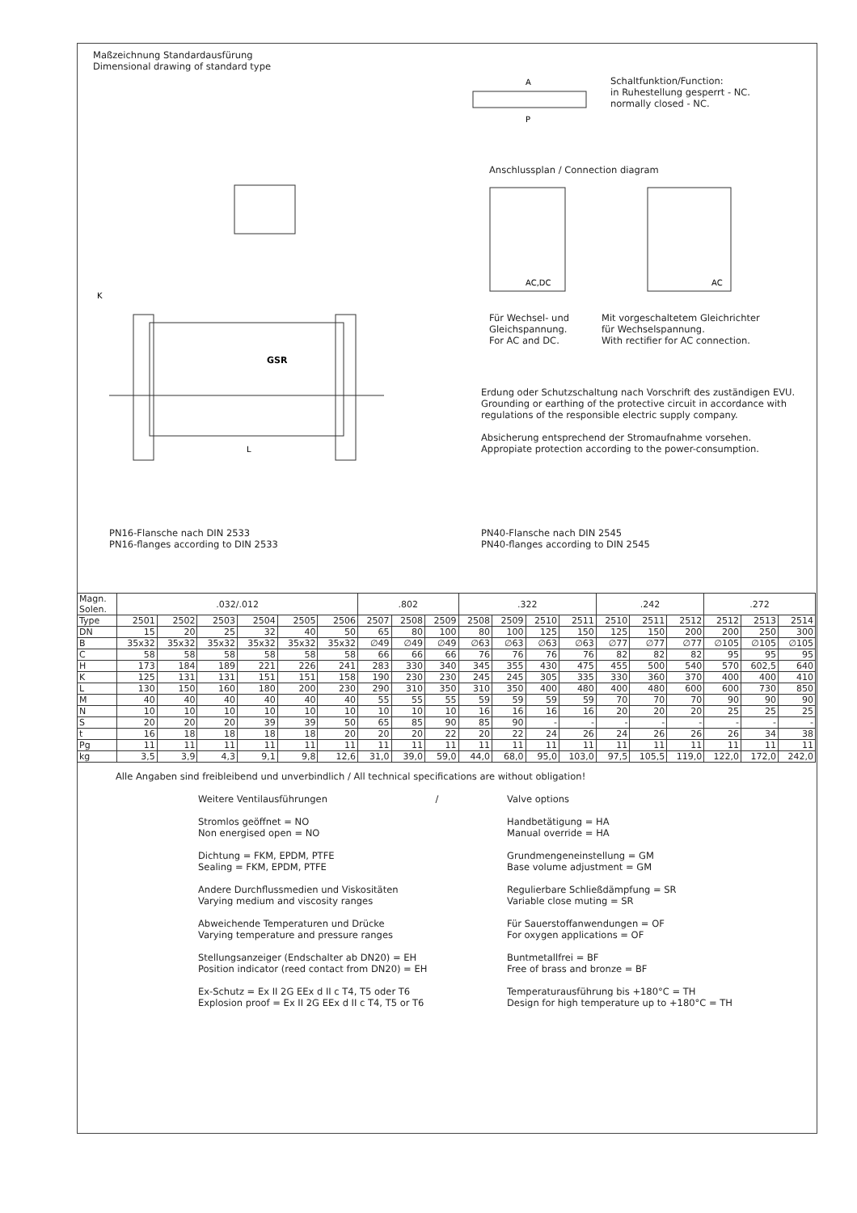Maßzeichnung Standardausfürung
Dimensional drawing of standard type
GSR
L
K
PN16-Flansche nach DIN 2533
PN16-flanges according to DIN 2533
A
P
Schaltfunktion/Function:
in Ruhestellung gesperrt - NC.
normally closed - NC.
Anschlussplan / Connection diagram
AC,DC
AC
Für Wechsel- und
Gleichspannung.
For AC and DC.
Mit vorgeschaltetem Gleichrichter
für Wechselspannung.
With rectifier for AC connection.
Erdung oder Schutzschaltung nach Vorschrift des zuständigen EVU.
Grounding or earthing of the protective circuit in accordance with regulations of the responsible electric supply company.
Absicherung entsprechend der Stromaufnahme vorsehen.
Appropiate protection according to the power-consumption.
PN40-Flansche nach DIN 2545
PN40-flanges according to DIN 2545
| Magn. Solen. | .032/.012 | | | | | | .802 | | | .322 | | | | .242 | | | .272 | | |
| --- | --- | --- | --- | --- | --- | --- | --- | --- | --- | --- | --- | --- | --- | --- | --- | --- | --- | --- | --- |
| Type | 2501 | 2502 | 2503 | 2504 | 2505 | 2506 | 2507 | 2508 | 2509 | 2508 | 2509 | 2510 | 2511 | 2510 | 2511 | 2512 | 2512 | 2513 | 2514 |
| DN | 15 | 20 | 25 | 32 | 40 | 50 | 65 | 80 | 100 | 80 | 100 | 125 | 150 | 125 | 150 | 200 | 200 | 250 | 300 |
| B | 35x32 | 35x32 | 35x32 | 35x32 | 35x32 | 35x32 | ∅49 | ∅49 | ∅49 | ∅63 | ∅63 | ∅63 | ∅63 | ∅77 | ∅77 | ∅77 | ∅105 | ∅105 | ∅105 |
| C | 58 | 58 | 58 | 58 | 58 | 58 | 66 | 66 | 66 | 76 | 76 | 76 | 76 | 82 | 82 | 82 | 95 | 95 | 95 |
| H | 173 | 184 | 189 | 221 | 226 | 241 | 283 | 330 | 340 | 345 | 355 | 430 | 475 | 455 | 500 | 540 | 570 | 602,5 | 640 |
| K | 125 | 131 | 131 | 151 | 151 | 158 | 190 | 230 | 230 | 245 | 245 | 305 | 335 | 330 | 360 | 370 | 400 | 400 | 410 |
| L | 130 | 150 | 160 | 180 | 200 | 230 | 290 | 310 | 350 | 310 | 350 | 400 | 480 | 400 | 480 | 600 | 600 | 730 | 850 |
| M | 40 | 40 | 40 | 40 | 40 | 40 | 55 | 55 | 55 | 59 | 59 | 59 | 59 | 70 | 70 | 70 | 90 | 90 | 90 |
| N | 10 | 10 | 10 | 10 | 10 | 10 | 10 | 10 | 10 | 16 | 16 | 16 | 16 | 20 | 20 | 20 | 25 | 25 | 25 |
| S | 20 | 20 | 20 | 39 | 39 | 50 | 65 | 85 | 90 | 85 | 90 | - | - | - | - | - | - | - | - |
| t | 16 | 18 | 18 | 18 | 18 | 20 | 20 | 20 | 22 | 20 | 22 | 24 | 26 | 24 | 26 | 26 | 26 | 34 | 38 |
| Pg | 11 | 11 | 11 | 11 | 11 | 11 | 11 | 11 | 11 | 11 | 11 | 11 | 11 | 11 | 11 | 11 | 11 | 11 | 11 |
| kg | 3,5 | 3,9 | 4,3 | 9,1 | 9,8 | 12,6 | 31,0 | 39,0 | 59,0 | 44,0 | 68,0 | 95,0 | 103,0 | 97,5 | 105,5 | 119,0 | 122,0 | 172,0 | 242,0 |
Alle Angaben sind freibleibend und unverbindlich / All technical specifications are without obligation!
Weitere Ventilausführungen /
Stromlos geöffnet = NO
Non energised open = NO
Dichtung = FKM, EPDM, PTFE
Sealing = FKM, EPDM, PTFE
Andere Durchflussmedien und Viskositäten
Varying medium and viscosity ranges
Abweichende Temperaturen und Drücke
Varying temperature and pressure ranges
Stellungsanzeiger (Endschalter ab DN20) = EH
Position indicator (reed contact from DN20) = EH
Ex-Schutz = Ex II 2G EEx d II c T4, T5 oder T6
Explosion proof = Ex II 2G EEx d II c T4, T5 or T6
Valve options
Handbetätigung = HA
Manual override = HA
Grundmengeneinstellung = GM
Base volume adjustment = GM
Regulierbare Schließdämpfung = SR
Variable close muting = SR
Für Sauerstoffanwendungen = OF
For oxygen applications = OF
Buntmetallfrei = BF
Free of brass and bronze = BF
Temperaturausführung bis +180°C = TH
Design for high temperature up to +180°C = TH